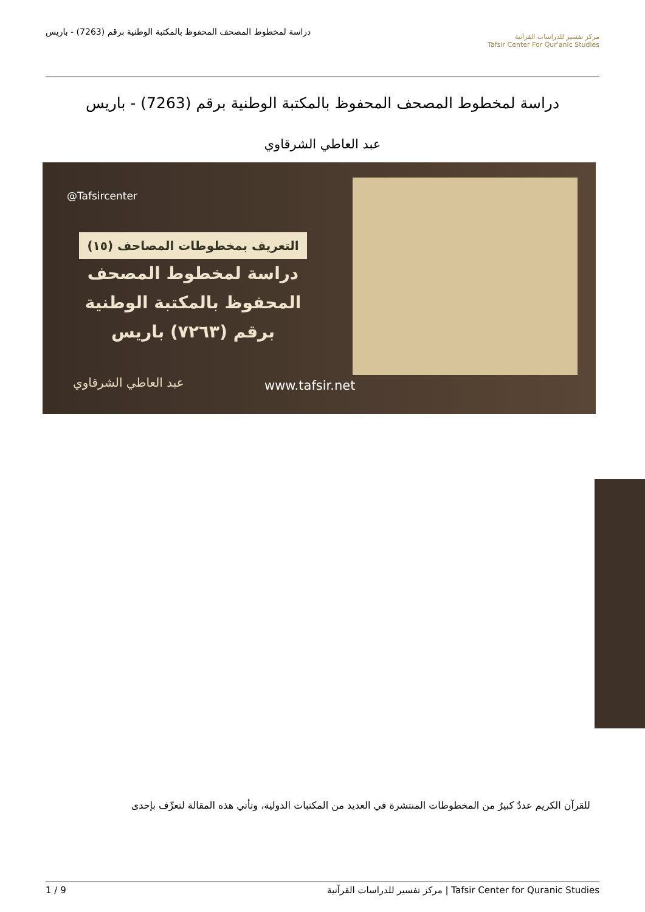مركز تفسير للدراسات القرآنية
Tafsir Center For Qur'anic Studies
دراسة لمخطوط المصحف المحفوظ بالمكتبة الوطنية برقم (7263) - باريس
دراسة لمخطوط المصحف المحفوظ بالمكتبة الوطنية برقم (7263) - باريس
عبد العاطي الشرقاوي
@Tafsircenter
التعريف بمخطوطات المصاحف (١٥)
دراسة لمخطوط المصحف المحفوظ بالمكتبة الوطنية برقم (٧٢٦٣) باريس
عبد العاطي الشرقاوي www.tafsir.net
للقرآن الكريم عددٌ كبيرٌ من المخطوطات المنتشرة في العديد من المكتبات الدولية، وتأتي هذه المقالة لتعرِّف بإحدى
1 / 9 مركز تفسير للدراسات القرآنية | Tafsir Center for Quranic Studies